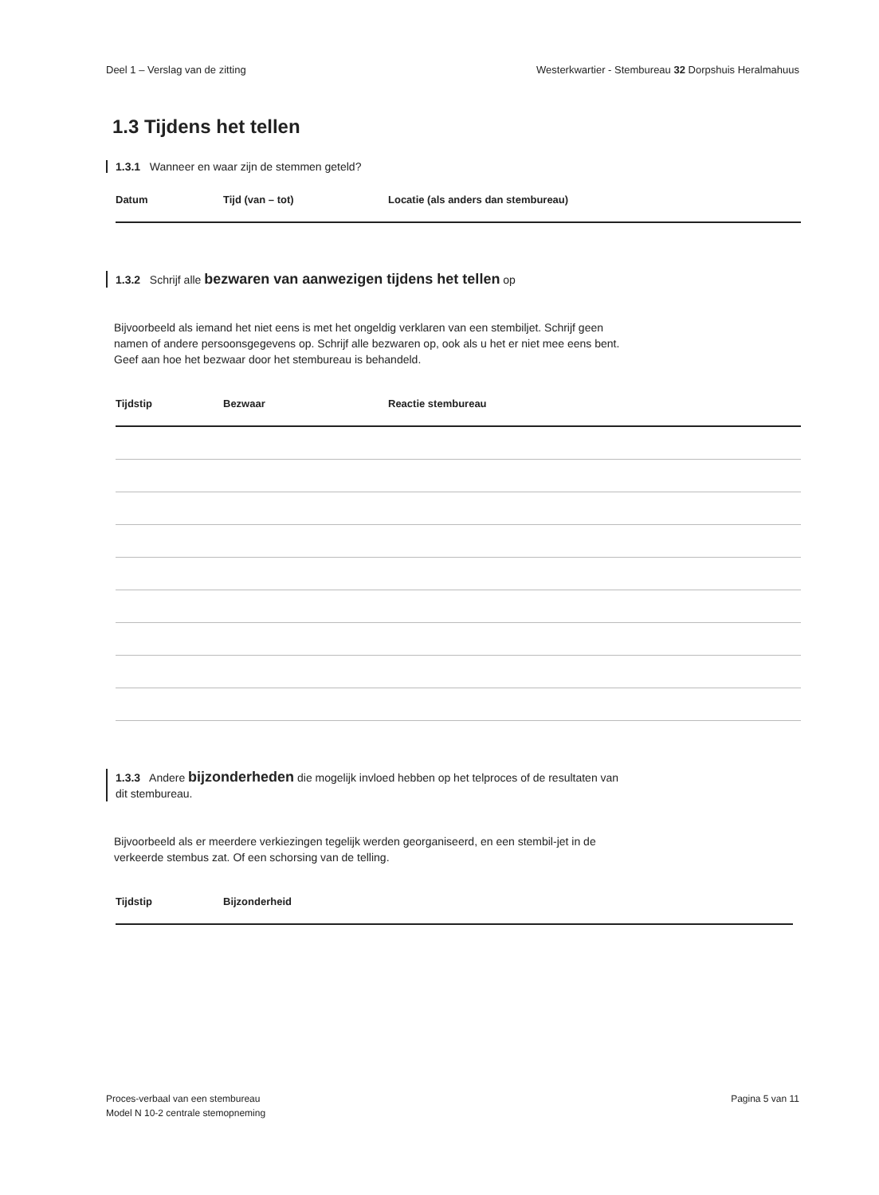Deel 1 – Verslag van de zitting Westerkwartier - Stembureau 32 Dorpshuis Heralmahuus
1.3 Tijdens het tellen
1.3.1 Wanneer en waar zijn de stemmen geteld?
| Datum | Tijd (van – tot) | Locatie (als anders dan stembureau) |
| --- | --- | --- |
1.3.2 Schrijf alle bezwaren van aanwezigen tijdens het tellen op
Bijvoorbeeld als iemand het niet eens is met het ongeldig verklaren van een stembiljet. Schrijf geen namen of andere persoonsgegevens op. Schrijf alle bezwaren op, ook als u het er niet mee eens bent. Geef aan hoe het bezwaar door het stembureau is behandeld.
| Tijdstip | Bezwaar | Reactie stembureau |
| --- | --- | --- |
1.3.3 Andere bijzonderheden die mogelijk invloed hebben op het telproces of de resultaten van dit stembureau.
Bijvoorbeeld als er meerdere verkiezingen tegelijk werden georganiseerd, en een stembil-jet in de verkeerde stembus zat. Of een schorsing van de telling.
| Tijdstip | Bijzonderheid |
| --- | --- |
Proces-verbaal van een stembureau
Model N 10-2 centrale stemopneming Pagina 5 van 11